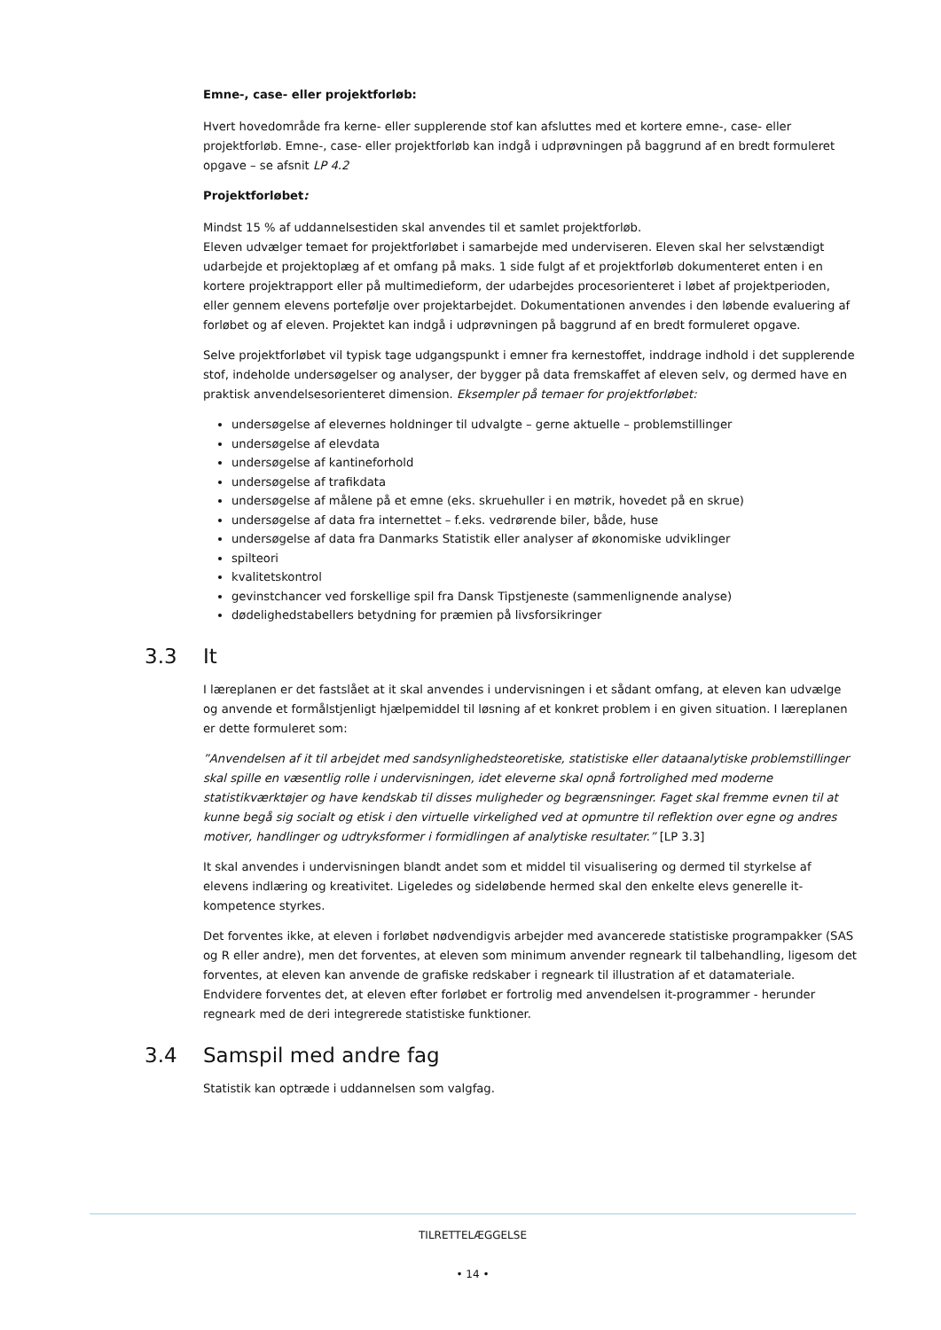Emne-, case- eller projektforløb:
Hvert hovedområde fra kerne- eller supplerende stof kan afsluttes med et kortere emne-, case- eller projektforløb. Emne-, case- eller projektforløb kan indgå i udprøvningen på baggrund af en bredt formuleret opgave – se afsnit LP 4.2
Projektforløbet:
Mindst 15 % af uddannelsestiden skal anvendes til et samlet projektforløb.
Eleven udvælger temaet for projektforløbet i samarbejde med underviseren. Eleven skal her selvstændigt udarbejde et projektoplæg af et omfang på maks. 1 side fulgt af et projektforløb dokumenteret enten i en kortere projektrapport eller på multimedieform, der udarbejdes procesorienteret i løbet af projektperioden, eller gennem elevens portefølje over projektarbejdet. Dokumentationen anvendes i den løbende evaluering af forløbet og af eleven. Projektet kan indgå i udprøvningen på baggrund af en bredt formuleret opgave.
Selve projektforløbet vil typisk tage udgangspunkt i emner fra kernestoffet, inddrage indhold i det supplerende stof, indeholde undersøgelser og analyser, der bygger på data fremskaffet af eleven selv, og dermed have en praktisk anvendelsesorienteret dimension. Eksempler på temaer for projektforløbet:
undersøgelse af elevernes holdninger til udvalgte – gerne aktuelle – problemstillinger
undersøgelse af elevdata
undersøgelse af kantineforhold
undersøgelse af trafikdata
undersøgelse af målene på et emne (eks. skruehuller i en møtrik, hovedet på en skrue)
undersøgelse af data fra internettet – f.eks. vedrørende biler, både, huse
undersøgelse af data fra Danmarks Statistik eller analyser af økonomiske udviklinger
spilteori
kvalitetskontrol
gevinstchancer ved forskellige spil fra Dansk Tipstjeneste (sammenlignende analyse)
dødelighedstabellers betydning for præmien på livsforsikringer
3.3 It
I læreplanen er det fastslået at it skal anvendes i undervisningen i et sådant omfang, at eleven kan udvælge og anvende et formålstjenligt hjælpemiddel til løsning af et konkret problem i en given situation. I læreplanen er dette formuleret som:
”Anvendelsen af it til arbejdet med sandsynlighedsteoretiske, statistiske eller dataanalytiske problemstillinger skal spille en væsentlig rolle i undervisningen, idet eleverne skal opnå fortrolighed med moderne statistikværktøjer og have kendskab til disses muligheder og begrænsninger. Faget skal fremme evnen til at kunne begå sig socialt og etisk i den virtuelle virkelighed ved at opmuntre til reflektion over egne og andres motiver, handlinger og udtryksformer i formidlingen af analytiske resultater.” [LP 3.3]
It skal anvendes i undervisningen blandt andet som et middel til visualisering og dermed til styrkelse af elevens indlæring og kreativitet. Ligeledes og sideløbende hermed skal den enkelte elevs generelle it-kompetence styrkes.
Det forventes ikke, at eleven i forløbet nødvendigvis arbejder med avancerede statistiske programpakker (SAS og R eller andre), men det forventes, at eleven som minimum anvender regneark til talbehandling, ligesom det forventes, at eleven kan anvende de grafiske redskaber i regneark til illustration af et datamateriale. Endvidere forventes det, at eleven efter forløbet er fortrolig med anvendelsen it-programmer - herunder regneark med de deri integrerede statistiske funktioner.
3.4 Samspil med andre fag
Statistik kan optræde i uddannelsen som valgfag.
TILRETTELÆGGELSE
• 14 •